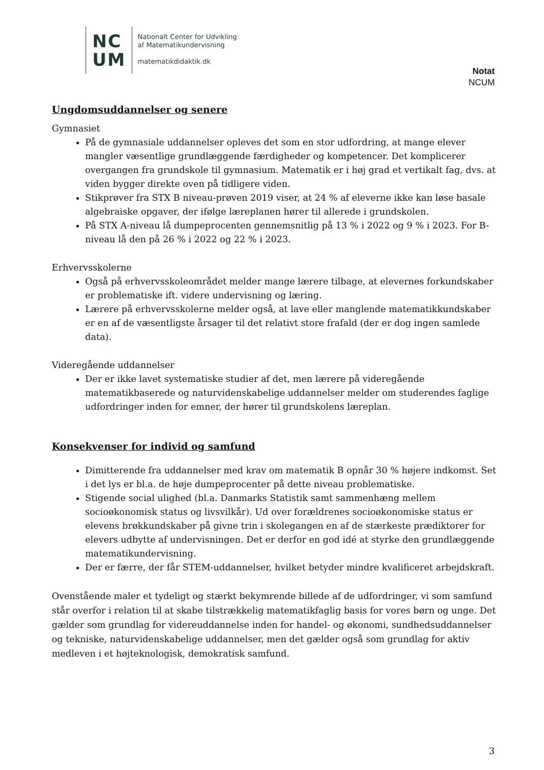NC
UM
Nationalt Center for Udvikling
af Matematikundervisning
matematikdidaktik.dk
Notat
NCUM
Ungdomsuddannelser og senere
Gymnasiet
På de gymnasiale uddannelser opleves det som en stor udfordring, at mange elever mangler væsentlige grundlæggende færdigheder og kompetencer. Det komplicerer overgangen fra grundskole til gymnasium. Matematik er i høj grad et vertikalt fag, dvs. at viden bygger direkte oven på tidligere viden.
Stikprøver fra STX B niveau-prøven 2019 viser, at 24 % af eleverne ikke kan løse basale algebraiske opgaver, der ifølge læreplanen hører til allerede i grundskolen.
På STX A-niveau lå dumpeprocenten gennemsnitlig på 13 % i 2022 og 9 % i 2023. For B-niveau lå den på 26 % i 2022 og 22 % i 2023.
Erhvervsskolerne
Også på erhvervsskoleområdet melder mange lærere tilbage, at elevernes forkundskaber er problematiske ift. videre undervisning og læring.
Lærere på erhvervsskolerne melder også, at lave eller manglende matematikkundskaber er en af de væsentligste årsager til det relativt store frafald (der er dog ingen samlede data).
Videregående uddannelser
Der er ikke lavet systematiske studier af det, men lærere på videregående matematikbaserede og naturvidenskabelige uddannelser melder om studerendes faglige udfordringer inden for emner, der hører til grundskolens læreplan.
Konsekvenser for individ og samfund
Dimitterende fra uddannelser med krav om matematik B opnår 30 % højere indkomst. Set i det lys er bl.a. de høje dumpeprocenter på dette niveau problematiske.
Stigende social ulighed (bl.a. Danmarks Statistik samt sammenhæng mellem socioøkonomisk status og livsvilkår). Ud over forældrenes socioøkonomiske status er elevens brøkkundskaber på givne trin i skolegangen en af de stærkeste prædiktorer for elevers udbytte af undervisningen. Det er derfor en god idé at styrke den grundlæggende matematikundervisning.
Der er færre, der får STEM-uddannelser, hvilket betyder mindre kvalificeret arbejdskraft.
Ovenstående maler et tydeligt og stærkt bekymrende billede af de udfordringer, vi som samfund står overfor i relation til at skabe tilstrækkelig matematikfaglig basis for vores børn og unge. Det gælder som grundlag for videreuddannelse inden for handel- og økonomi, sundhedsuddannelser og tekniske, naturvidenskabelige uddannelser, men det gælder også som grundlag for aktiv medleven i et højteknologisk, demokratisk samfund.
3